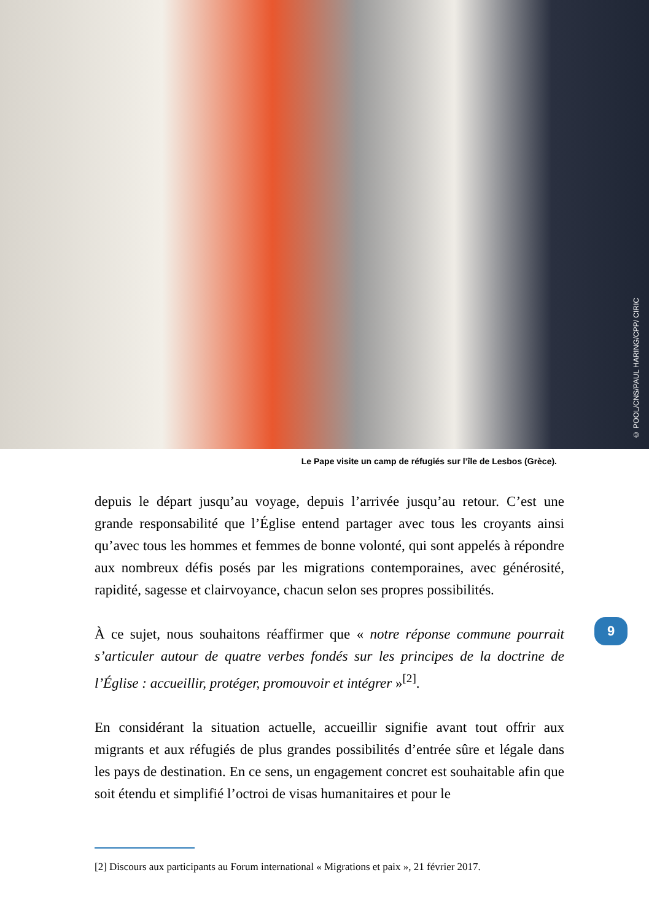© POOL/CNS/PAUL HARING/CPP/ CIRIC
Le Pape visite un camp de réfugiés sur l’île de Lesbos (Grèce).
depuis le départ jusqu’au voyage, depuis l’arrivée jusqu’au retour. C’est une grande responsabilité que l’Église entend partager avec tous les croyants ainsi qu’avec tous les hommes et femmes de bonne volonté, qui sont appelés à répondre aux nombreux défis posés par les migrations contemporaines, avec générosité, rapidité, sagesse et clairvoyance, chacun selon ses propres possibilités.
À ce sujet, nous souhaitons réaffirmer que « notre réponse commune pourrait s’articuler autour de quatre verbes fondés sur les principes de la doctrine de l’Église : accueillir, protéger, promouvoir et intégrer »<sup>[2]</sup>.
En considérant la situation actuelle, accueillir signifie avant tout offrir aux migrants et aux réfugiés de plus grandes possibilités d’entrée sûre et légale dans les pays de destination. En ce sens, un engagement concret est souhaitable afin que soit étendu et simplifié l’octroi de visas humanitaires et pour le
9
[2] Discours aux participants au Forum international « Migrations et paix », 21 février 2017.